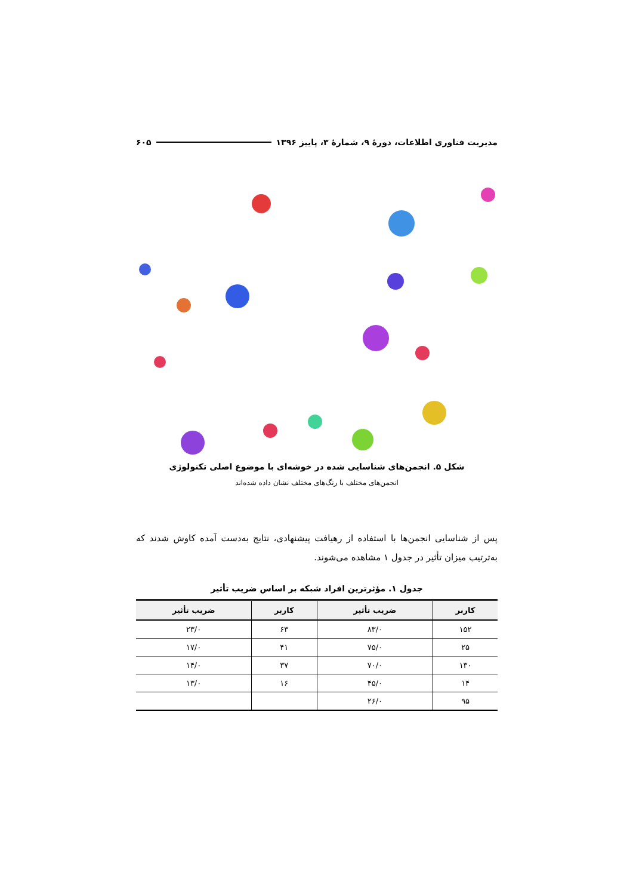مدیریت فناوری اطلاعات، دورهٔ ۹، شمارهٔ ۳، پاییز ۱۳۹۶ ۶۰۵
شکل ۵. انجمن‌های شناسایی شده در خوشه‌ای با موضوع اصلی تکنولوژی
انجمن‌های مختلف با رنگ‌های مختلف نشان داده شده‌اند
پس از شناسایی انجمن‌ها با استفاده از رهیافت پیشنهادی، نتایج به‌دست آمده کاوش شدند که به‌ترتیب میزان تأثیر در جدول ۱ مشاهده می‌شوند.
جدول ۱. مؤثرترین افراد شبکه بر اساس ضریب تأثیر
| کاربر | ضریب تأثیر | کاربر | ضریب تأثیر |
| --- | --- | --- | --- |
| ۱۵۲ | ۸۳/۰ | ۶۳ | ۲۳/۰ |
| ۲۵ | ۷۵/۰ | ۴۱ | ۱۷/۰ |
| ۱۳۰ | ۷۰/۰ | ۳۷ | ۱۴/۰ |
| ۱۴ | ۴۵/۰ | ۱۶ | ۱۳/۰ |
| ۹۵ | ۲۶/۰ | | |